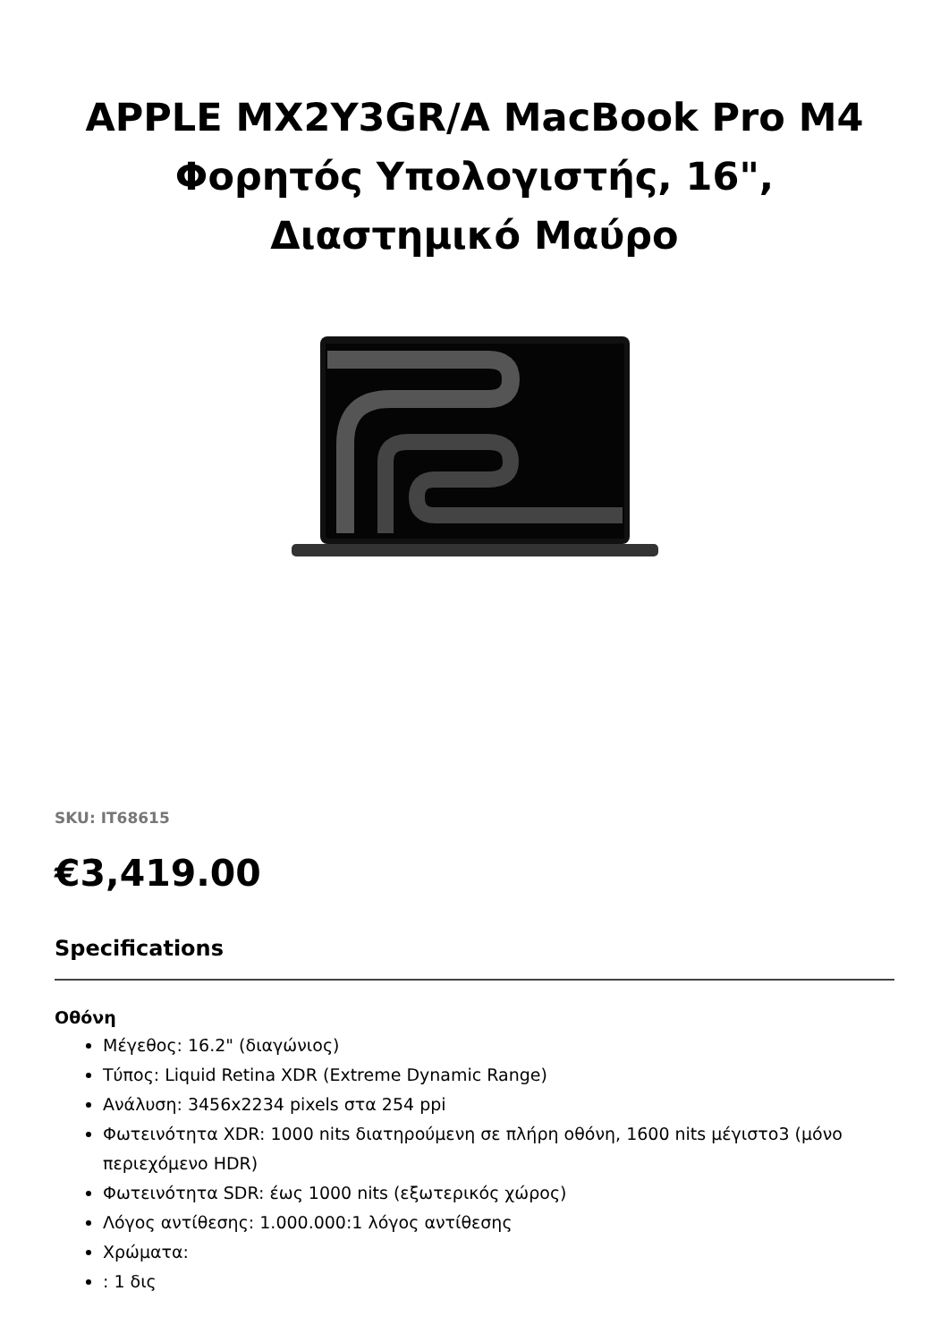APPLE MX2Y3GR/A MacBook Pro M4 Φορητός Υπολογιστής, 16", Διαστημικό Μαύρο
SKU: IT68615
€3,419.00
Specifications
Οθόνη
Μέγεθος: 16.2" (διαγώνιος)
Τύπος: Liquid Retina XDR (Extreme Dynamic Range)
Ανάλυση: 3456x2234 pixels στα 254 ppi
Φωτεινότητα XDR: 1000 nits διατηρούμενη σε πλήρη οθόνη, 1600 nits μέγιστο3 (μόνο περιεχόμενο HDR)
Φωτεινότητα SDR: έως 1000 nits (εξωτερικός χώρος)
Λόγος αντίθεσης: 1.000.000:1 λόγος αντίθεσης
Χρώματα:
: 1 δις